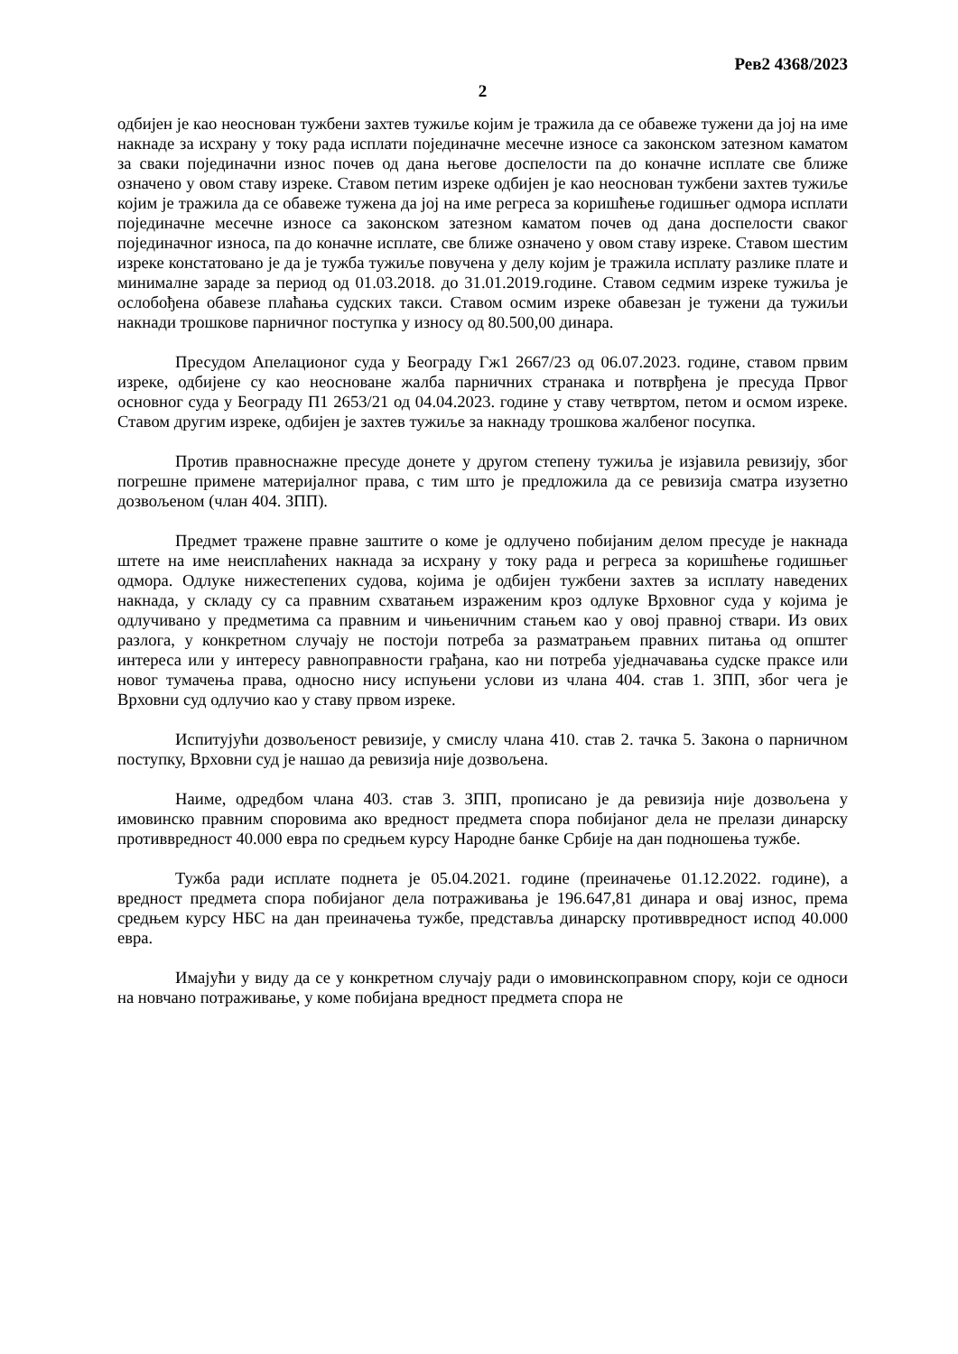Рев2 4368/2023
2
одбијен је као неоснован тужбени захтев тужиље којим је тражила да се обавеже тужени да јој на име накнаде за исхрану у току рада исплати појединачне месечне износе са законском затезном каматом за сваки појединачни износ почев од дана његове доспелости па до коначне исплате све ближе означено у овом ставу изреке. Ставом петим изреке одбијен је као неоснован тужбени захтев тужиље којим је тражила да се обавеже тужена да јој на име регреса за коришћење годишњег одмора исплати појединачне месечне износе са законском затезном каматом почев од дана доспелости сваког појединачног износа, па до коначне исплате, све ближе означено у овом ставу изреке. Ставом шестим изреке констатовано је да је тужба тужиље повучена у делу којим је тражила исплату разлике плате и минималне зараде за период од 01.03.2018. до 31.01.2019.године. Ставом седмим изреке тужиља је ослобођена обавезе плаћања судских такси. Ставом осмим изреке обавезан је тужени да тужиљи накнади трошкове парничног поступка у износу од 80.500,00 динара.
Пресудом Апелационог суда у Београду Гж1 2667/23 од 06.07.2023. године, ставом првим изреке, одбијене су као неосноване жалба парничних странака и потврђена је пресуда Првог основног суда у Београду П1 2653/21 од 04.04.2023. године у ставу четвртом, петом и осмом изреке. Ставом другим изреке, одбијен је захтев тужиље за накнаду трошкова жалбеног посупка.
Против правноснажне пресуде донете у другом степену тужиља је изјавила ревизију, због погрешне примене материјалног права, с тим што је предложила да се ревизија сматра изузетно дозвољеном (члан 404. ЗПП).
Предмет тражене правне заштите о коме је одлучено побијаним делом пресуде је накнада штете на име неисплаћених накнада за исхрану у току рада и регреса за коришћење годишњег одмора. Одлуке нижестепених судова, којима је одбијен тужбени захтев за исплату наведених накнада, у складу су са правним схватањем израженим кроз одлуке Врховног суда у којима је одлучивано у предметима са правним и чињеничним стањем као у овој правној ствари. Из ових разлога, у конкретном случају не постоји потреба за разматрањем правних питања од општег интереса или у интересу равноправности грађана, као ни потреба уједначавања судске праксе или новог тумачења права, односно нису испуњени услови из члана 404. став 1. ЗПП, због чега је Врховни суд одлучио као у ставу првом изреке.
Испитујући дозвољеност ревизије, у смислу члана 410. став 2. тачка 5. Закона о парничном поступку, Врховни суд је нашао да ревизија није дозвољена.
Наиме, одредбом члана 403. став 3. ЗПП, прописано је да ревизија није дозвољена у имовинско правним споровима ако вредност предмета спора побијаног дела не прелази динарску противвредност 40.000 евра по средњем курсу Народне банке Србије на дан подношења тужбе.
Тужба ради исплате поднета је 05.04.2021. године (преиначење 01.12.2022. године), а вредност предмета спора побијаног дела потраживања је 196.647,81 динара и овај износ, према средњем курсу НБС на дан преиначења тужбе, представља динарску противвредност испод 40.000 евра.
Имајући у виду да се у конкретном случају ради о имовинскоправном спору, који се односи на новчано потраживање, у коме побијана вредност предмета спора не